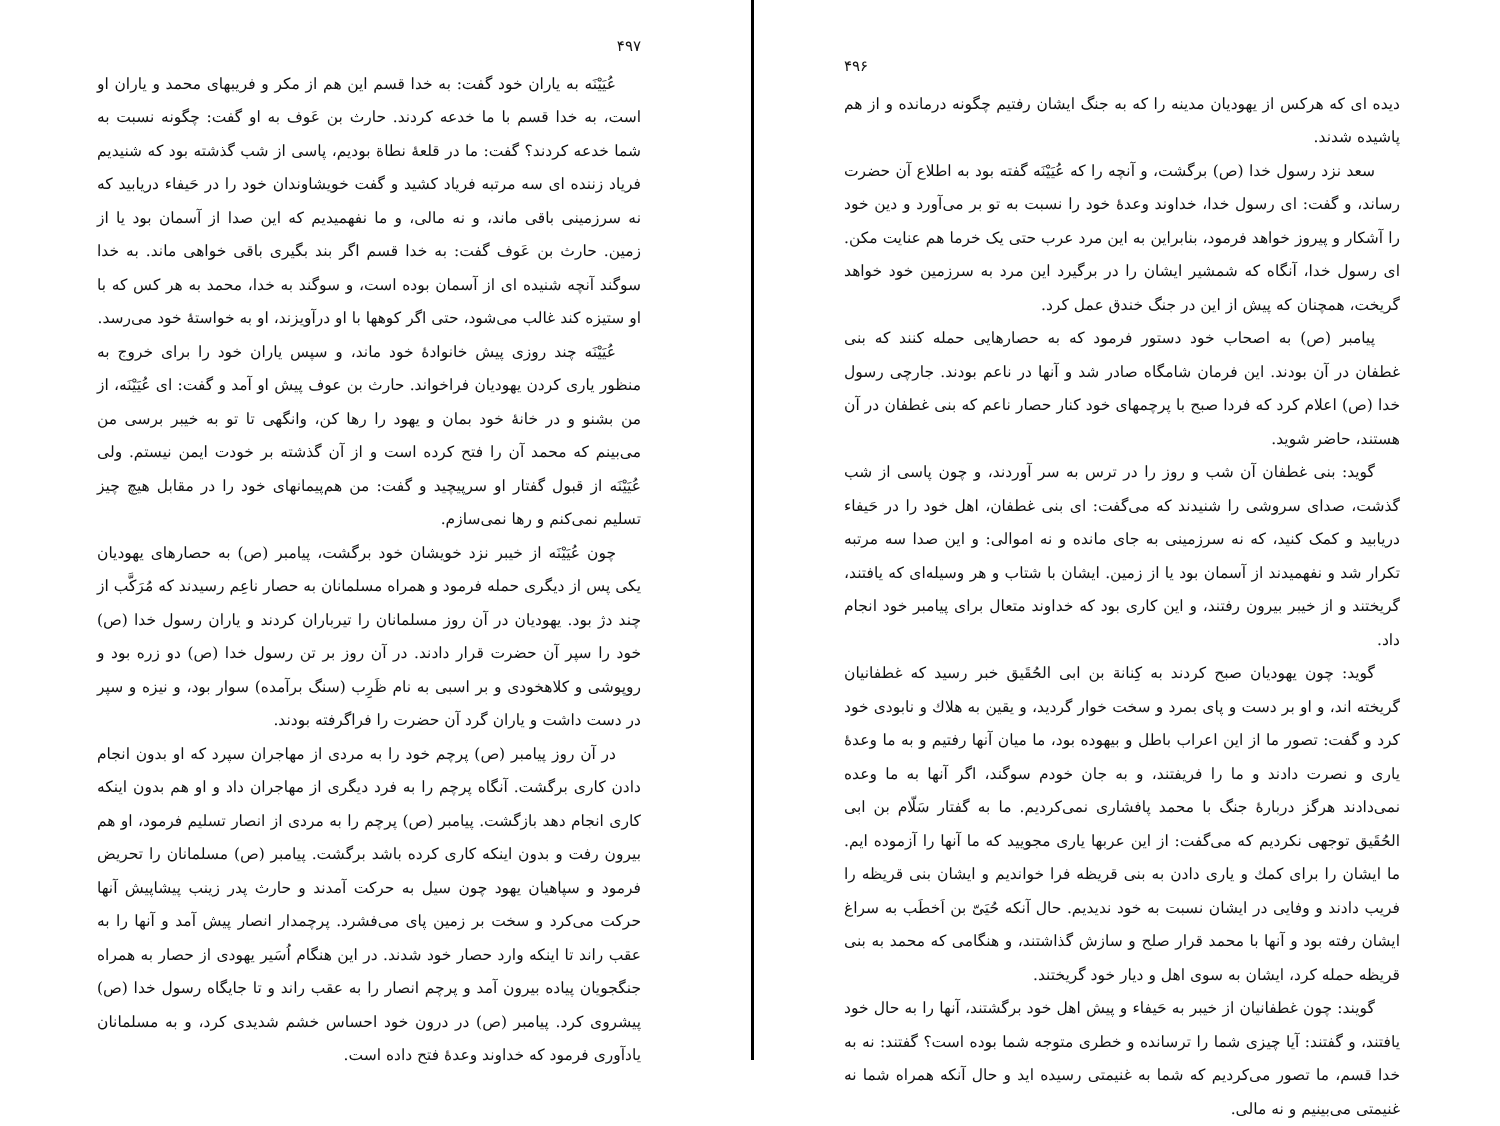۴۹۶
دیده ای که هرکس از یهودیان مدینه را که به جنگ ایشان رفتیم چگونه درمانده و از هم پاشیده شدند.
سعد نزد رسول خدا (ص) برگشت، و آنچه را که عُیَیْنَه گفته بود به اطلاع آن حضرت رساند، و گفت: ای رسول خدا، خداوند وعدهٔ خود را نسبت به تو بر می‌آورد و دین خود را آشکار و پیروز خواهد فرمود، بنابراین به این مرد عرب حتی یک خرما هم عنایت مکن. ای رسول خدا، آنگاه که شمشیر ایشان را در برگیرد این مرد به سرزمین خود خواهد گریخت، همچنان که پیش از این در جنگ خندق عمل کرد.
پیامبر (ص) به اصحاب خود دستور فرمود که به حصارهایی حمله کنند که بنی غطفان در آن بودند. این فرمان شامگاه صادر شد و آنها در ناعم بودند. جارچی رسول خدا (ص) اعلام کرد که فردا صبح با پرچمهای خود کنار حصار ناعم که بنی غطفان در آن هستند، حاضر شوید.
گوید: بنی غطفان آن شب و روز را در ترس به سر آوردند، و چون پاسی از شب گذشت، صدای سروشی را شنیدند که می‌گفت: ای بنی غطفان، اهل خود را در حَیفاء دریابید و کمک کنید، که نه سرزمینی به جای مانده و نه اموالی: و این صدا سه مرتبه تکرار شد و نفهمیدند از آسمان بود یا از زمین. ایشان با شتاب و هر وسیله‌ای که یافتند، گریختند و از خیبر بیرون رفتند، و این کاری بود که خداوند متعال برای پیامبر خود انجام داد.
گوید: چون یهودیان صبح کردند به کِنانة بن ابی الحُقَیق خبر رسید که غطفانیان گریخته اند، و او بر دست و پای بمرد و سخت خوار گردید، و یقین به هلاك و نابودی خود کرد و گفت: تصور ما از این اعراب باطل و بیهوده بود، ما میان آنها رفتیم و به ما وعدهٔ یاری و نصرت دادند و ما را فریفتند، و به جان خودم سوگند، اگر آنها به ما وعده نمی‌دادند هرگز دربارهٔ جنگ با محمد پافشاری نمی‌کردیم. ما به گفتار سَلّام بن ابی الحُقَیق توجهی نکردیم که می‌گفت: از این عربها یاری مجویید که ما آنها را آزموده ایم. ما ایشان را برای کمك و یاری دادن به بنی قریظه فرا خواندیم و ایشان بنی قریظه را فریب دادند و وفایی در ایشان نسبت به خود ندیدیم. حال آنکه حُیَیّ بن اَخطَب به سراغ ایشان رفته بود و آنها با محمد قرار صلح و سازش گذاشتند، و هنگامی که محمد به بنی قریظه حمله کرد، ایشان به سوی اهل و دیار خود گریختند.
گویند: چون غطفانیان از خیبر به حَیفاء و پیش اهل خود برگشتند، آنها را به حال خود یافتند، و گفتند: آیا چیزی شما را ترسانده و خطری متوجه شما بوده است؟ گفتند: نه به خدا قسم، ما تصور می‌کردیم که شما به غنیمتی رسیده اید و حال آنکه همراه شما نه غنیمتی می‌بینیم و نه مالی.
۴۹۷
عُیَیْنَه به یاران خود گفت: به خدا قسم این هم از مکر و فریبهای محمد و یاران او است، به خدا قسم با ما خدعه کردند. حارث بن عَوف به او گفت: چگونه نسبت به شما خدعه کردند؟ گفت: ما در قلعهٔ نطاة بودیم، پاسی از شب گذشته بود که شنیدیم فریاد زننده ای سه مرتبه فریاد کشید و گفت خویشاوندان خود را در حَیفاء دریابید که نه سرزمینی باقی ماند، و نه مالی، و ما نفهمیدیم که این صدا از آسمان بود یا از زمین. حارث بن عَوف گفت: به خدا قسم اگر بند بگیری باقی خواهی ماند. به خدا سوگند آنچه شنیده ای از آسمان بوده است، و سوگند به خدا، محمد به هر کس که با او ستیزه کند غالب می‌شود، حتی اگر کوهها با او درآویزند، او به خواستهٔ خود می‌رسد.
عُیَیْنَه چند روزی پیش خانوادهٔ خود ماند، و سپس یاران خود را برای خروج به منظور یاری کردن یهودیان فراخواند. حارث بن عوف پیش او آمد و گفت: ای عُیَیْنَه، از من بشنو و در خانهٔ خود بمان و یهود را رها کن، وانگهی تا تو به خیبر برسی من می‌بینم که محمد آن را فتح کرده است و از آن گذشته بر خودت ایمن نیستم. ولی عُیَیْنَه از قبول گفتار او سرپیچید و گفت: من هم‌پیمانهای خود را در مقابل هیچ چیز تسلیم نمی‌کنم و رها نمی‌سازم.
چون عُیَیْنَه از خیبر نزد خویشان خود برگشت، پیامبر (ص) به حصارهای یهودیان یکی پس از دیگری حمله فرمود و همراه مسلمانان به حصار ناعِم رسیدند که مُرَکَّب از چند دژ بود. یهودیان در آن روز مسلمانان را تیرباران کردند و یاران رسول خدا (ص) خود را سپر آن حضرت قرار دادند. در آن روز بر تن رسول خدا (ص) دو زره بود و روپوشی و کلاهخودی و بر اسبی به نام ظَرِب (سنگ برآمده) سوار بود، و نیزه و سپر در دست داشت و یاران گرد آن حضرت را فراگرفته بودند.
در آن روز پیامبر (ص) پرچم خود را به مردی از مهاجران سپرد که او بدون انجام دادن کاری برگشت. آنگاه پرچم را به فرد دیگری از مهاجران داد و او هم بدون اینکه کاری انجام دهد بازگشت. پیامبر (ص) پرچم را به مردی از انصار تسلیم فرمود، او هم بیرون رفت و بدون اینکه کاری کرده باشد برگشت. پیامبر (ص) مسلمانان را تحریض فرمود و سپاهیان یهود چون سیل به حرکت آمدند و حارث پدر زینب پیشاپیش آنها حرکت می‌کرد و سخت بر زمین پای می‌فشرد. پرچمدار انصار پیش آمد و آنها را به عقب راند تا اینکه وارد حصار خود شدند. در این هنگام اُسَیر یهودی از حصار به همراه جنگجویان پیاده بیرون آمد و پرچم انصار را به عقب راند و تا جایگاه رسول خدا (ص) پیشروی کرد. پیامبر (ص) در درون خود احساس خشم شدیدی کرد، و به مسلمانان یادآوری فرمود که خداوند وعدهٔ فتح داده است.